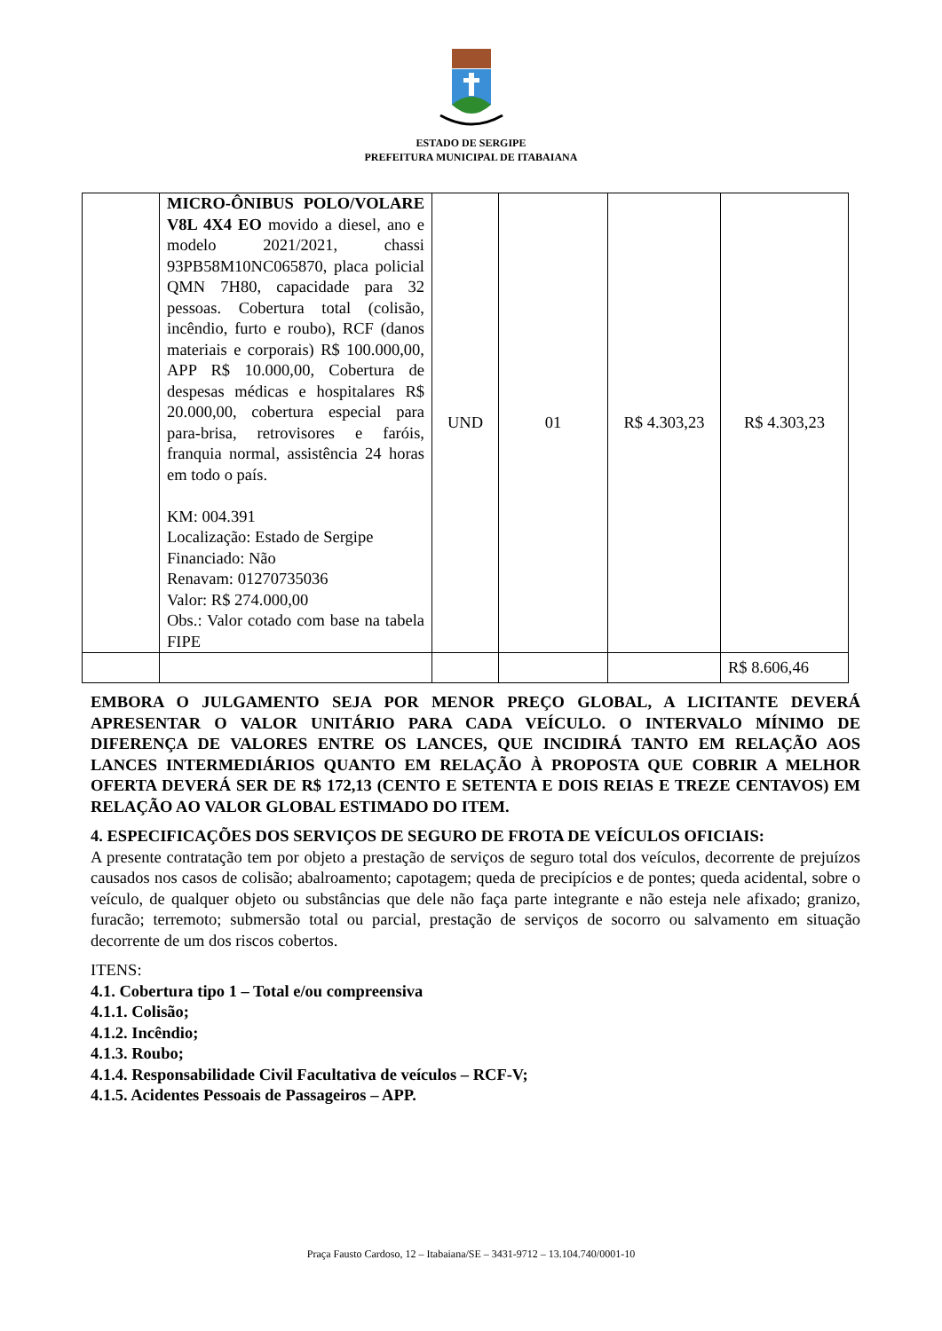ESTADO DE SERGIPE
PREFEITURA MUNICIPAL DE ITABAIANA
| | MICRO-ÔNIBUS POLO/VOLARE V8L 4X4 EO movido a diesel, ano e modelo 2021/2021, chassi 93PB58M10NC065870, placa policial QMN 7H80, capacidade para 32 pessoas. Cobertura total (colisão, incêndio, furto e roubo), RCF (danos materiais e corporais) R$ 100.000,00, APP R$ 10.000,00, Cobertura de despesas médicas e hospitalares R$ 20.000,00, cobertura especial para para-brisa, retrovisores e faróis, franquia normal, assistência 24 horas em todo o país. KM: 004.391 Localização: Estado de Sergipe Financiado: Não Renavam: 01270735036 Valor: R$ 274.000,00 Obs.: Valor cotado com base na tabela FIPE | UND | 01 | R$ 4.303,23 | R$ 4.303,23 |
| | | | | | R$ 8.606,46 |
EMBORA O JULGAMENTO SEJA POR MENOR PREÇO GLOBAL, A LICITANTE DEVERÁ APRESENTAR O VALOR UNITÁRIO PARA CADA VEÍCULO. O INTERVALO MÍNIMO DE DIFERENÇA DE VALORES ENTRE OS LANCES, QUE INCIDIRÁ TANTO EM RELAÇÃO AOS LANCES INTERMEDIÁRIOS QUANTO EM RELAÇÃO À PROPOSTA QUE COBRIR A MELHOR OFERTA DEVERÁ SER DE R$ 172,13 (CENTO E SETENTA E DOIS REIAS E TREZE CENTAVOS) EM RELAÇÃO AO VALOR GLOBAL ESTIMADO DO ITEM.
4. ESPECIFICAÇÕES DOS SERVIÇOS DE SEGURO DE FROTA DE VEÍCULOS OFICIAIS:
A presente contratação tem por objeto a prestação de serviços de seguro total dos veículos, decorrente de prejuízos causados nos casos de colisão; abalroamento; capotagem; queda de precipícios e de pontes; queda acidental, sobre o veículo, de qualquer objeto ou substâncias que dele não faça parte integrante e não esteja nele afixado; granizo, furacão; terremoto; submersão total ou parcial, prestação de serviços de socorro ou salvamento em situação decorrente de um dos riscos cobertos.
ITENS:
4.1. Cobertura tipo 1 – Total e/ou compreensiva
4.1.1. Colisão;
4.1.2. Incêndio;
4.1.3. Roubo;
4.1.4. Responsabilidade Civil Facultativa de veículos – RCF-V;
4.1.5. Acidentes Pessoais de Passageiros – APP.
Praça Fausto Cardoso, 12 – Itabaiana/SE – 3431-9712 – 13.104.740/0001-10